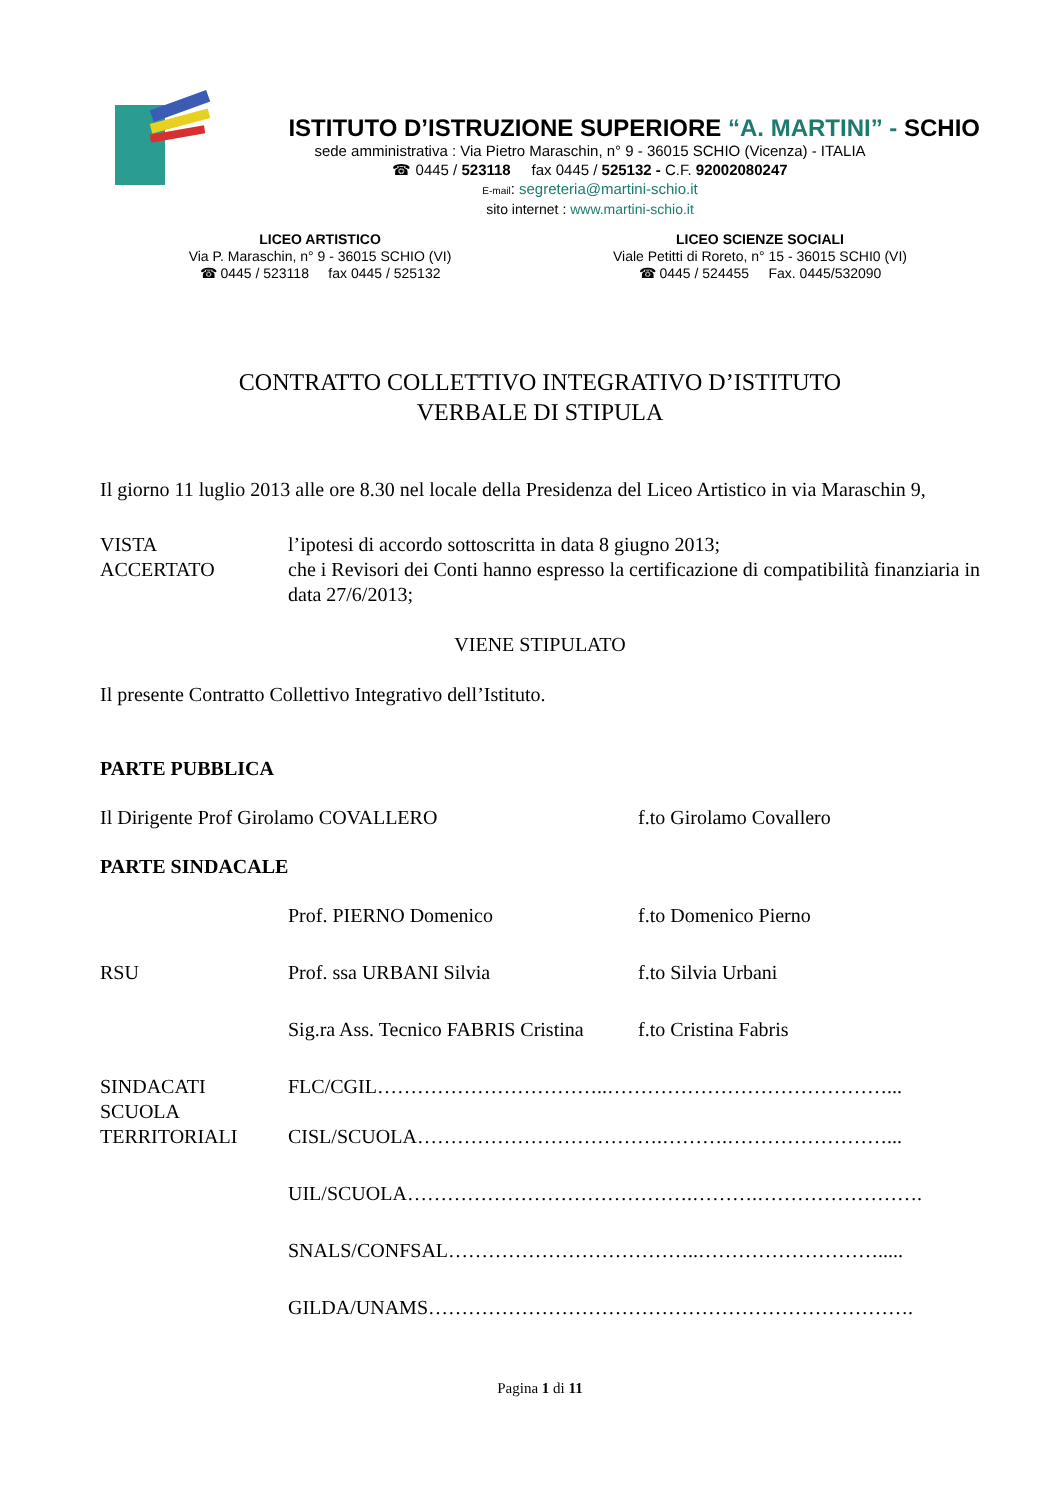ISTITUTO D’ISTRUZIONE SUPERIORE “A. MARTINI” - SCHIO
sede amministrativa : Via Pietro Maraschin, n° 9 - 36015 SCHIO (Vicenza) - ITALIA
☎ 0445 / 523118 fax 0445 / 525132 - C.F. 92002080247
E-mail: segreteria@martini-schio.it
sito internet : www.martini-schio.it
LICEO ARTISTICO
Via P. Maraschin, n° 9 - 36015 SCHIO (VI)
☎ 0445 / 523118 fax 0445 / 525132
LICEO SCIENZE SOCIALI
Viale Petitti di Roreto, n° 15 - 36015 SCHI0 (VI)
☎ 0445 / 524455 Fax. 0445/532090
CONTRATTO COLLETTIVO INTEGRATIVO D’ISTITUTO
VERBALE DI STIPULA
Il giorno 11 luglio 2013 alle ore 8.30 nel locale della Presidenza del Liceo Artistico in via Maraschin 9,
VISTA l’ipotesi di accordo sottoscritta in data 8 giugno 2013;
ACCERTATO che i Revisori dei Conti hanno espresso la certificazione di compatibilità finanziaria in data 27/6/2013;
VIENE STIPULATO
Il presente Contratto Collettivo Integrativo dell’Istituto.
PARTE PUBBLICA
Il Dirigente Prof Girolamo COVALLERO f.to Girolamo Covallero
PARTE SINDACALE
Prof. PIERNO Domenico f.to Domenico Pierno
RSU Prof. ssa URBANI Silvia f.to Silvia Urbani
Sig.ra Ass. Tecnico FABRIS Cristina
f.to Cristina Fabris
SINDACATI
SCUOLA
TERRITORIALI
FLC/CGIL……………………………..……………………………………...
CISL/SCUOLA……………………………….……….……………………...
UIL/SCUOLA…………………………………….……….…………………….
SNALS/CONFSAL………………………………..……………………….....
GILDA/UNAMS……………………………………………………………….
Pagina 1 di 11